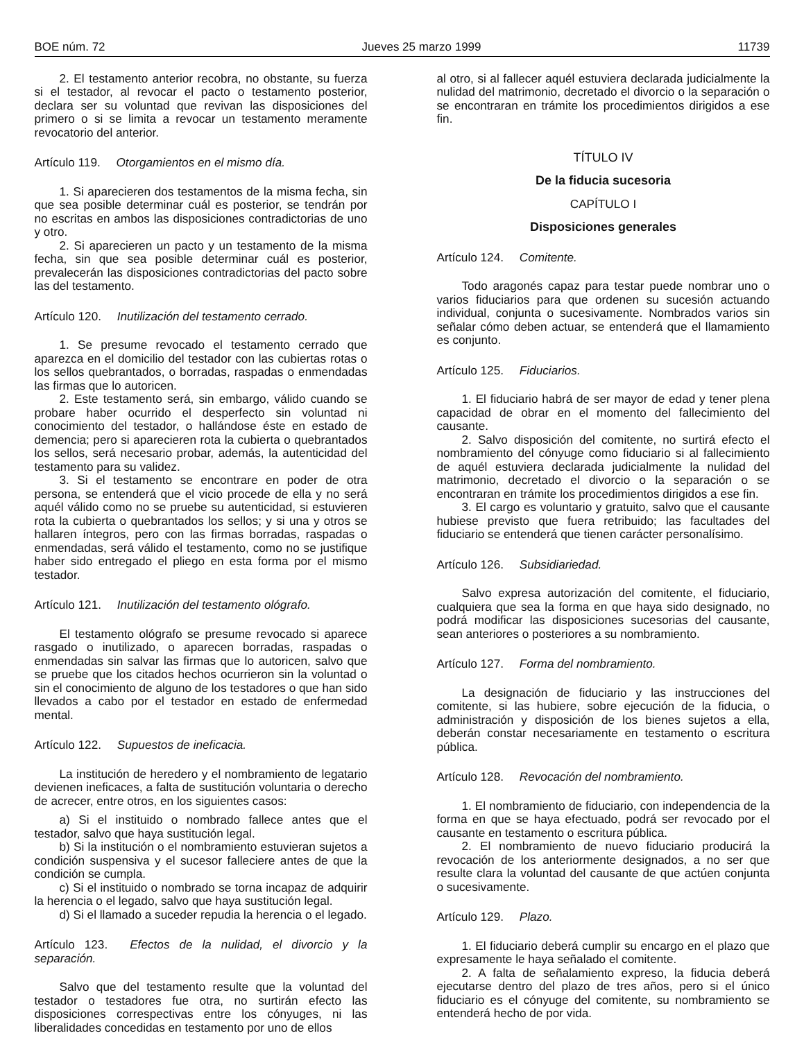BOE núm. 72 Jueves 25 marzo 1999 11739
2. El testamento anterior recobra, no obstante, su fuerza si el testador, al revocar el pacto o testamento posterior, declara ser su voluntad que revivan las disposiciones del primero o si se limita a revocar un testamento meramente revocatorio del anterior.
Artículo 119. Otorgamientos en el mismo día.
1. Si aparecieren dos testamentos de la misma fecha, sin que sea posible determinar cuál es posterior, se tendrán por no escritas en ambos las disposiciones contradictorias de uno y otro.
2. Si aparecieren un pacto y un testamento de la misma fecha, sin que sea posible determinar cuál es posterior, prevalecerán las disposiciones contradictorias del pacto sobre las del testamento.
Artículo 120. Inutilización del testamento cerrado.
1. Se presume revocado el testamento cerrado que aparezca en el domicilio del testador con las cubiertas rotas o los sellos quebrantados, o borradas, raspadas o enmendadas las firmas que lo autoricen.
2. Este testamento será, sin embargo, válido cuando se probare haber ocurrido el desperfecto sin voluntad ni conocimiento del testador, o hallándose éste en estado de demencia; pero si aparecieren rota la cubierta o quebrantados los sellos, será necesario probar, además, la autenticidad del testamento para su validez.
3. Si el testamento se encontrare en poder de otra persona, se entenderá que el vicio procede de ella y no será aquél válido como no se pruebe su autenticidad, si estuvieren rota la cubierta o quebrantados los sellos; y si una y otros se hallaren íntegros, pero con las firmas borradas, raspadas o enmendadas, será válido el testamento, como no se justifique haber sido entregado el pliego en esta forma por el mismo testador.
Artículo 121. Inutilización del testamento ológrafo.
El testamento ológrafo se presume revocado si aparece rasgado o inutilizado, o aparecen borradas, raspadas o enmendadas sin salvar las firmas que lo autoricen, salvo que se pruebe que los citados hechos ocurrieron sin la voluntad o sin el conocimiento de alguno de los testadores o que han sido llevados a cabo por el testador en estado de enfermedad mental.
Artículo 122. Supuestos de ineficacia.
La institución de heredero y el nombramiento de legatario devienen ineficaces, a falta de sustitución voluntaria o derecho de acrecer, entre otros, en los siguientes casos:
a) Si el instituido o nombrado fallece antes que el testador, salvo que haya sustitución legal.
b) Si la institución o el nombramiento estuvieran sujetos a condición suspensiva y el sucesor falleciere antes de que la condición se cumpla.
c) Si el instituido o nombrado se torna incapaz de adquirir la herencia o el legado, salvo que haya sustitución legal.
d) Si el llamado a suceder repudia la herencia o el legado.
Artículo 123. Efectos de la nulidad, el divorcio y la separación.
Salvo que del testamento resulte que la voluntad del testador o testadores fue otra, no surtirán efecto las disposiciones correspectivas entre los cónyuges, ni las liberalidades concedidas en testamento por uno de ellos
al otro, si al fallecer aquél estuviera declarada judicialmente la nulidad del matrimonio, decretado el divorcio o la separación o se encontraran en trámite los procedimientos dirigidos a ese fin.
TÍTULO IV
De la fiducia sucesoria
CAPÍTULO I
Disposiciones generales
Artículo 124. Comitente.
Todo aragonés capaz para testar puede nombrar uno o varios fiduciarios para que ordenen su sucesión actuando individual, conjunta o sucesivamente. Nombrados varios sin señalar cómo deben actuar, se entenderá que el llamamiento es conjunto.
Artículo 125. Fiduciarios.
1. El fiduciario habrá de ser mayor de edad y tener plena capacidad de obrar en el momento del fallecimiento del causante.
2. Salvo disposición del comitente, no surtirá efecto el nombramiento del cónyuge como fiduciario si al fallecimiento de aquél estuviera declarada judicialmente la nulidad del matrimonio, decretado el divorcio o la separación o se encontraran en trámite los procedimientos dirigidos a ese fin.
3. El cargo es voluntario y gratuito, salvo que el causante hubiese previsto que fuera retribuido; las facultades del fiduciario se entenderá que tienen carácter personalísimo.
Artículo 126. Subsidiariedad.
Salvo expresa autorización del comitente, el fiduciario, cualquiera que sea la forma en que haya sido designado, no podrá modificar las disposiciones sucesorias del causante, sean anteriores o posteriores a su nombramiento.
Artículo 127. Forma del nombramiento.
La designación de fiduciario y las instrucciones del comitente, si las hubiere, sobre ejecución de la fiducia, o administración y disposición de los bienes sujetos a ella, deberán constar necesariamente en testamento o escritura pública.
Artículo 128. Revocación del nombramiento.
1. El nombramiento de fiduciario, con independencia de la forma en que se haya efectuado, podrá ser revocado por el causante en testamento o escritura pública.
2. El nombramiento de nuevo fiduciario producirá la revocación de los anteriormente designados, a no ser que resulte clara la voluntad del causante de que actúen conjunta o sucesivamente.
Artículo 129. Plazo.
1. El fiduciario deberá cumplir su encargo en el plazo que expresamente le haya señalado el comitente.
2. A falta de señalamiento expreso, la fiducia deberá ejecutarse dentro del plazo de tres años, pero si el único fiduciario es el cónyuge del comitente, su nombramiento se entenderá hecho de por vida.